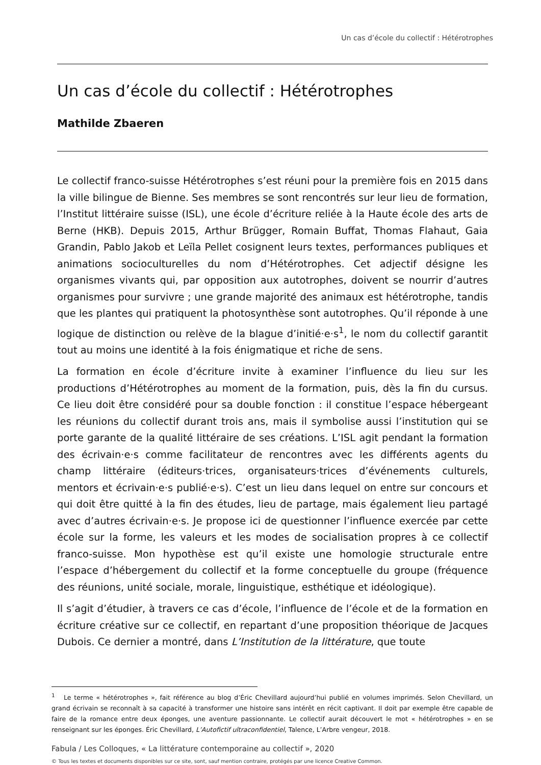Un cas d’école du collectif : Hétérotrophes
Un cas d’école du collectif : Hétérotrophes
Mathilde Zbaeren
Le collectif franco-suisse Hétérotrophes s’est réuni pour la première fois en 2015 dans la ville bilingue de Bienne. Ses membres se sont rencontrés sur leur lieu de formation, l’Institut littéraire suisse (ISL), une école d’écriture reliée à la Haute école des arts de Berne (HKB). Depuis 2015, Arthur Brügger, Romain Buffat, Thomas Flahaut, Gaia Grandin, Pablo Jakob et Leïla Pellet cosignent leurs textes, performances publiques et animations socioculturelles du nom d’Hétérotrophes. Cet adjectif désigne les organismes vivants qui, par opposition aux autotrophes, doivent se nourrir d’autres organismes pour survivre ; une grande majorité des animaux est hétérotrophe, tandis que les plantes qui pratiquent la photosynthèse sont autotrophes. Qu’il réponde à une logique de distinction ou relève de la blague d’initié·e·s<sup>1</sup>, le nom du collectif garantit tout au moins une identité à la fois énigmatique et riche de sens.
La formation en école d’écriture invite à examiner l’influence du lieu sur les productions d’Hétérotrophes au moment de la formation, puis, dès la fin du cursus. Ce lieu doit être considéré pour sa double fonction : il constitue l’espace hébergeant les réunions du collectif durant trois ans, mais il symbolise aussi l’institution qui se porte garante de la qualité littéraire de ses créations. L’ISL agit pendant la formation des écrivain·e·s comme facilitateur de rencontres avec les différents agents du champ littéraire (éditeurs·trices, organisateurs·trices d’événements culturels, mentors et écrivain·e·s publié·e·s). C’est un lieu dans lequel on entre sur concours et qui doit être quitté à la fin des études, lieu de partage, mais également lieu partagé avec d’autres écrivain·e·s. Je propose ici de questionner l’influence exercée par cette école sur la forme, les valeurs et les modes de socialisation propres à ce collectif franco-suisse. Mon hypothèse est qu’il existe une homologie structurale entre l’espace d’hébergement du collectif et la forme conceptuelle du groupe (fréquence des réunions, unité sociale, morale, linguistique, esthétique et idéologique).
Il s’agit d’étudier, à travers ce cas d’école, l’influence de l’école et de la formation en écriture créative sur ce collectif, en repartant d’une proposition théorique de Jacques Dubois. Ce dernier a montré, dans L’Institution de la littérature, que toute
<sup>1</sup> Le terme « hétérotrophes », fait référence au blog d’Éric Chevillard aujourd’hui publié en volumes imprimés. Selon Chevillard, un grand écrivain se reconnaît à sa capacité à transformer une histoire sans intérêt en récit captivant. Il doit par exemple être capable de faire de la romance entre deux éponges, une aventure passionnante. Le collectif aurait découvert le mot « hétérotrophes » en se renseignant sur les éponges. Éric Chevillard, L’Autofictif ultraconfidentiel, Talence, L’Arbre vengeur, 2018.
Fabula / Les Colloques, « La littérature contemporaine au collectif », 2020
© Tous les textes et documents disponibles sur ce site, sont, sauf mention contraire, protégés par une licence Creative Common.